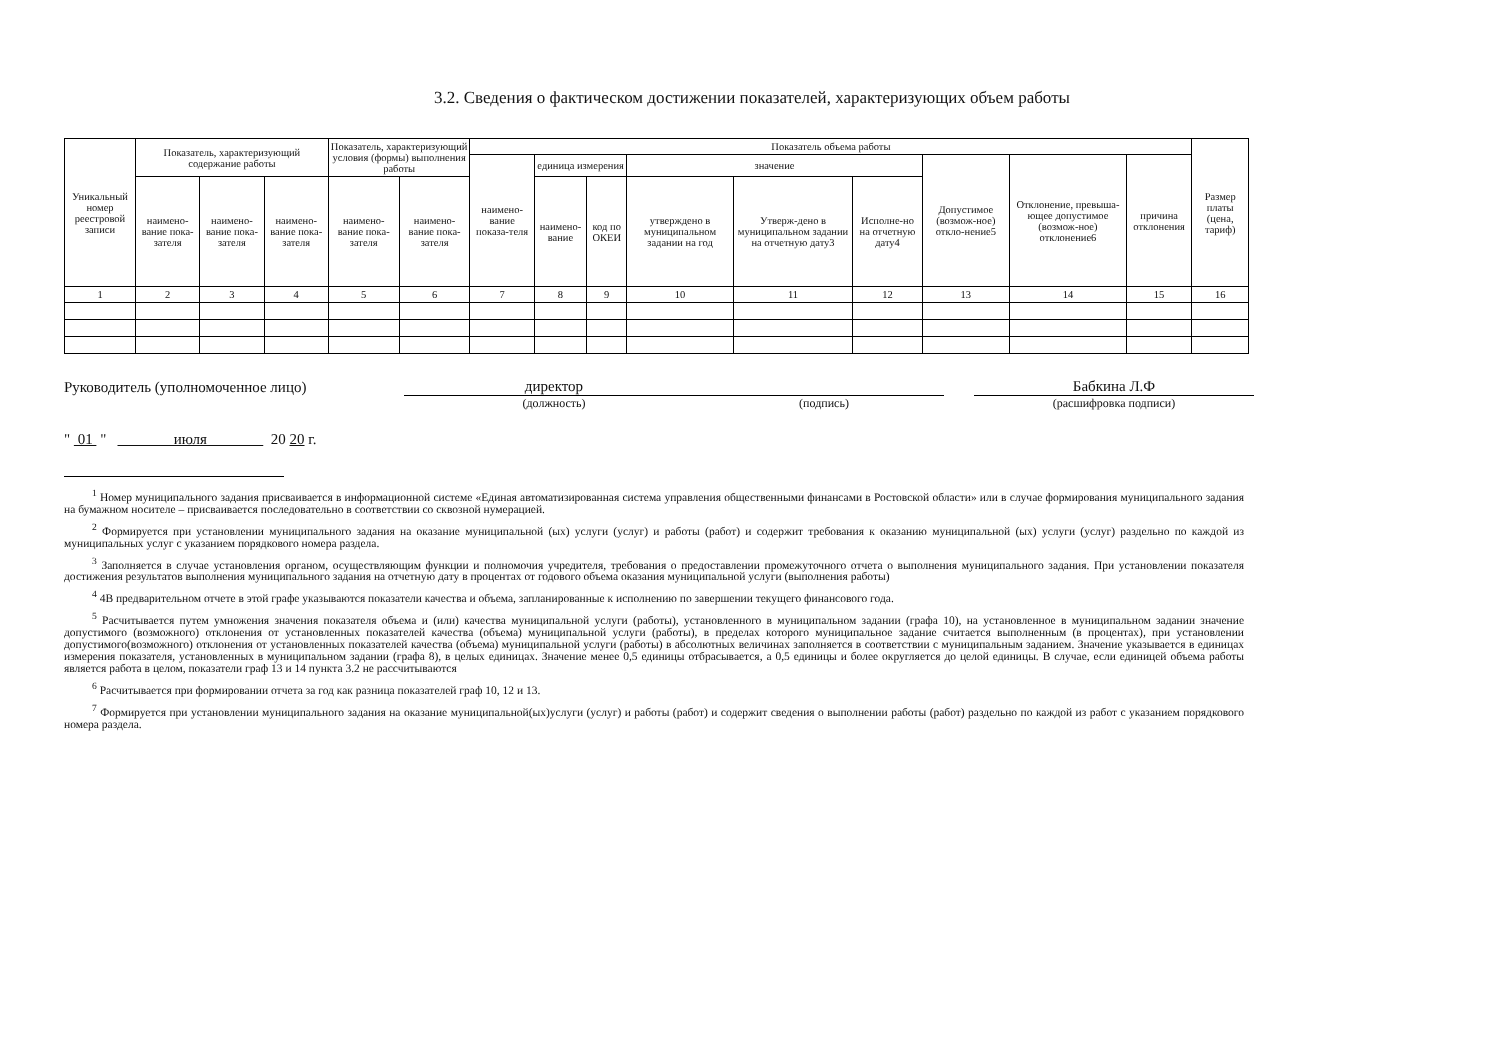3.2. Сведения о фактическом достижении показателей, характеризующих объем работы
| Уникальный номер реестровой записи | Показатель, характеризующий содержание работы | | | Показатель, характеризующий условия (формы) выполнения работы | | Показатель объема работы | | | | | | | | | Размер платы (цена, тариф) |
| --- | --- | --- | --- | --- | --- | --- | --- | --- | --- | --- | --- | --- | --- | --- | --- |
| | | | | | | наимено-вание показа-теля | единица измерения | | значение | | | Допустимое (возмож-ное) откло-нение5 | Отклонение, превыша-ющее допустимое (возмож-ное) отклонение6 | причина отклонения | |
| | наимено-вание пока-зателя | наимено-вание пока-зателя | наимено-вание пока-зателя | наимено-вание пока-зателя | наимено-вание пока-зателя | | наимено-вание | код по ОКЕИ | утверждено в муниципальном задании на год | Утверж-дено в муниципальном задании на отчетную дату3 | Исполне-но на отчетную дату4 | | | | |
| 1 | 2 | 3 | 4 | 5 | 6 | 7 | 8 | 9 | 10 | 11 | 12 | 13 | 14 | 15 | 16 |
Руководитель (уполномоченное лицо)
директор
Бабкина Л.Ф
(должность) (подпись) (расшифровка подписи)
" 01 " июля 20 20 г.
<sup>1</sup> Номер муниципального задания присваивается в информационной системе «Единая автоматизированная система управления общественными финансами в Ростовской области» или в случае формирования муниципального задания на бумажном носителе – присваивается последовательно в соответствии со сквозной нумерацией.
<sup>2</sup> Формируется при установлении муниципального задания на оказание муниципальной (ых) услуги (услуг) и работы (работ) и содержит требования к оказанию муниципальной (ых) услуги (услуг) раздельно по каждой из муниципальных услуг с указанием порядкового номера раздела.
<sup>3</sup> Заполняется в случае установления органом, осуществляющим функции и полномочия учредителя, требования о предоставлении промежуточного отчета о выполнения муниципального задания. При установлении показателя достижения результатов выполнения муниципального задания на отчетную дату в процентах от годового объема оказания муниципальной услуги (выполнения работы)
<sup>4</sup> 4В предварительном отчете в этой графе указываются показатели качества и объема, запланированные к исполнению по завершении текущего финансового года.
<sup>5</sup> Расчитывается путем умножения значения показателя объема и (или) качества муниципальной услуги (работы), установленного в муниципальном задании (графа 10), на установленное в муниципальном задании значение допустимого (возможного) отклонения от установленных показателей качества (объема) муниципальной услуги (работы), в пределах которого муниципальное задание считается выполненным (в процентах), при установлении допустимого(возможного) отклонения от установленных показателей качества (объема) муниципальной услуги (работы) в абсолютных величинах заполняется в соответствии с муниципальным заданием. Значение указывается в единицах измерения показателя, установленных в муниципальном задании (графа 8), в целых единицах. Значение менее 0,5 единицы отбрасывается, а 0,5 единицы и более округляется до целой единицы. В случае, если единицей объема работы является работа в целом, показатели граф 13 и 14 пункта 3.2 не рассчитываются
<sup>6</sup> Расчитывается при формировании отчета за год как разница показателей граф 10, 12 и 13.
<sup>7</sup> Формируется при установлении муниципального задания на оказание муниципальной(ых)услуги (услуг) и работы (работ) и содержит сведения о выполнении работы (работ) раздельно по каждой из работ с указанием порядкового номера раздела.